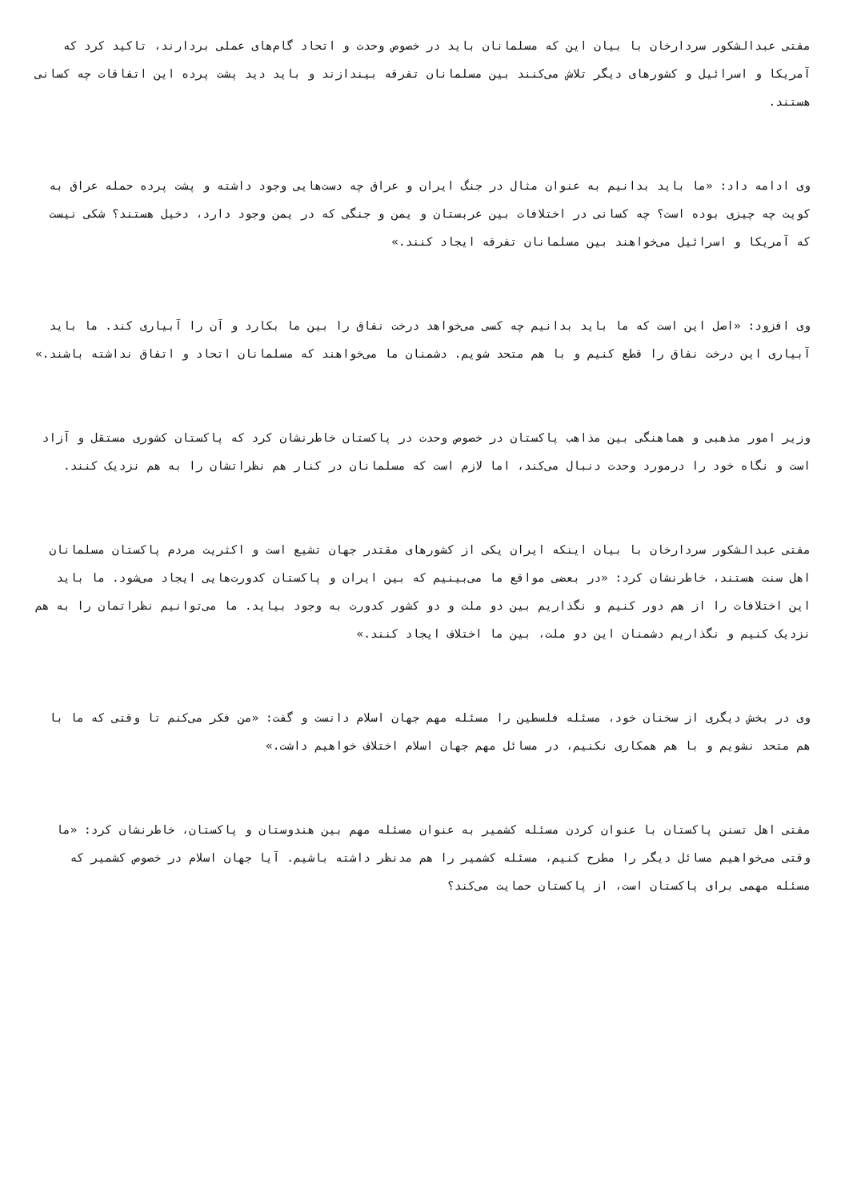مفتی عبدالشکور سردارخان با بیان این که مسلمانان باید در خصوص وحدت و اتحاد گام‌های عملی بردارند، تاکید کرد که آمریکا و اسرائیل و کشورهای دیگر تلاش می‌کنند بین مسلمانان تفرقه بیندازند و باید دید پشت پرده این اتفاقات چه کسانی هستند.
وی ادامه داد: «ما باید بدانیم به عنوان مثال در جنگ ایران و عراق چه دست‌هایی وجود داشته و پشت پرده حمله عراق به کویت چه چیزی بوده است؟ چه کسانی در اختلافات بین عربستان و یمن و جنگی که در یمن وجود دارد، دخیل هستند؟ شکی نیست که آمریکا و اسرائیل می‌خواهند بین مسلمانان تفرقه ایجاد کنند.»
وی افزود: «اصل این است که ما باید بدانیم چه کسی می‌خواهد درخت نفاق را بین ما بکارد و آن را آبیاری کند. ما باید آبیاری این درخت نفاق را قطع کنیم و با هم متحد شویم. دشمنان ما می‌خواهند که مسلمانان اتحاد و اتفاق نداشته باشند.»
وزیر امور مذهبی و هماهنگی بین مذاهب پاکستان در خصوص وحدت در پاکستان خاطرنشان کرد که پاکستان کشوری مستقل و آزاد است و نگاه خود را درمورد وحدت دنبال می‌کند، اما لازم است که مسلمانان در کنار هم نظراتشان را به هم نزدیک کنند.
مفتی عبدالشکور سردارخان با بیان اینکه ایران یکی از کشورهای مقتدر جهان تشیع است و اکثریت مردم پاکستان مسلمانان اهل سنت هستند، خاطرنشان کرد: «در بعضی مواقع ما می‌بینیم که بین ایران و پاکستان کدورت‌هایی ایجاد می‌شود. ما باید این اختلافات را از هم دور کنیم و نگذاریم بین دو ملت و دو کشور کدورت به وجود بیاید. ما می‌توانیم نظراتمان را به هم نزدیک کنیم و نگذاریم دشمنان این دو ملت، بین ما اختلاف ایجاد کنند.»
وی در بخش دیگری از سخنان خود، مسئله فلسطین را مسئله مهم جهان اسلام دانست و گفت: «من فکر می‌کنم تا وقتی که ما با هم متحد نشویم و با هم همکاری نکنیم، در مسائل مهم جهان اسلام اختلاف خواهیم داشت.»
مفتی اهل تسنن پاکستان با عنوان کردن مسئله کشمیر به عنوان مسئله مهم بین هندوستان و پاکستان، خاطرنشان کرد: «ما وقتی می‌خواهیم مسائل دیگر را مطرح کنیم، مسئله کشمیر را هم مدنظر داشته باشیم. آیا جهان اسلام در خصوص کشمیر که مسئله مهمی برای پاکستان است، از پاکستان حمایت می‌کند؟